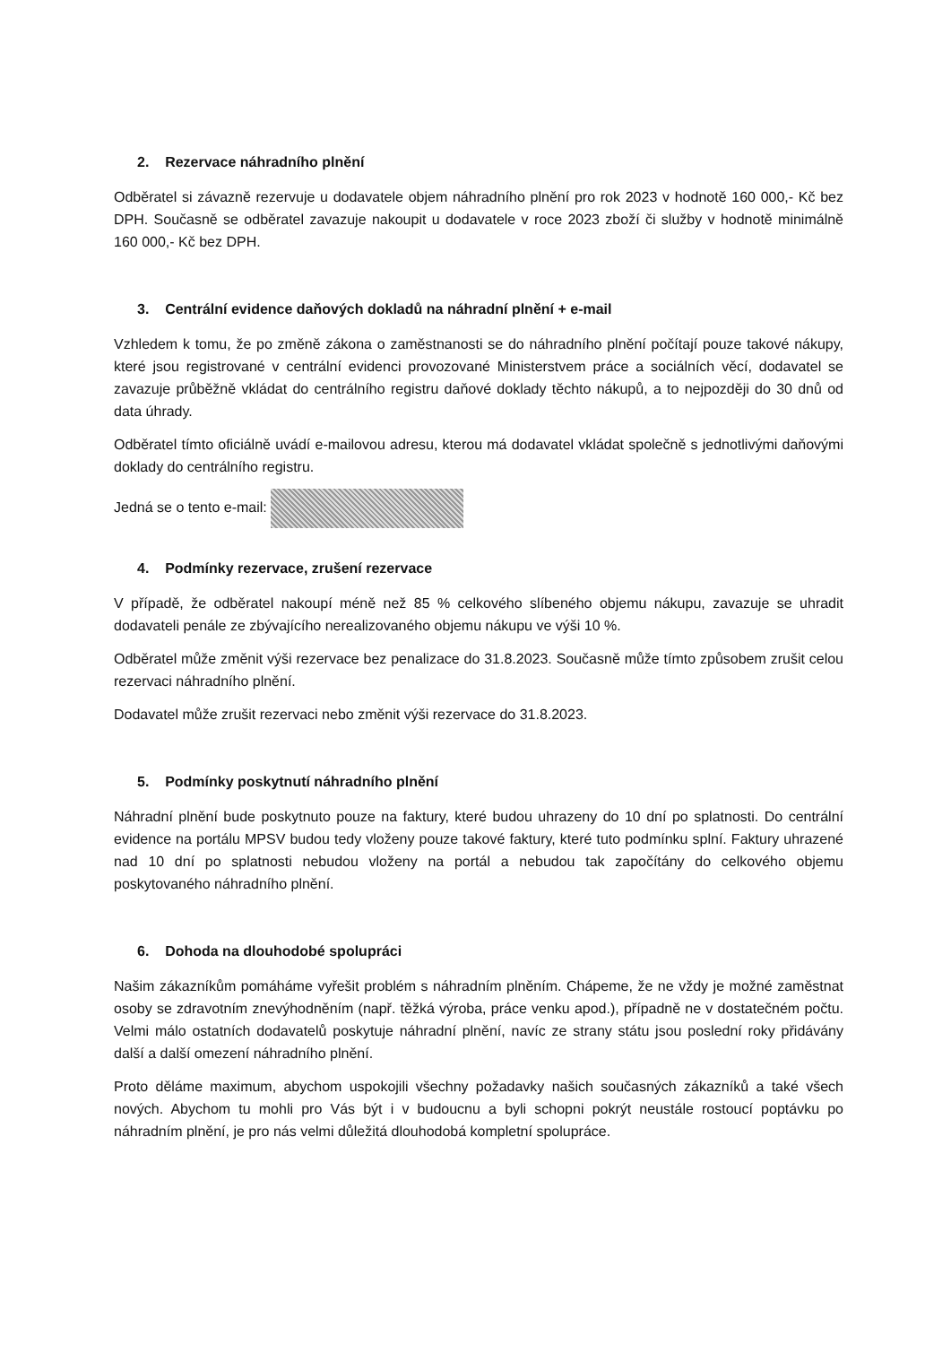2. Rezervace náhradního plnění
Odběratel si závazně rezervuje u dodavatele objem náhradního plnění pro rok 2023 v hodnotě 160 000,- Kč bez DPH. Současně se odběratel zavazuje nakoupit u dodavatele v roce 2023 zboží či služby v hodnotě minimálně 160 000,- Kč bez DPH.
3. Centrální evidence daňových dokladů na náhradní plnění + e-mail
Vzhledem k tomu, že po změně zákona o zaměstnanosti se do náhradního plnění počítají pouze takové nákupy, které jsou registrované v centrální evidenci provozované Ministerstvem práce a sociálních věcí, dodavatel se zavazuje průběžně vkládat do centrálního registru daňové doklady těchto nákupů, a to nejpozději do 30 dnů od data úhrady.
Odběratel tímto oficiálně uvádí e-mailovou adresu, kterou má dodavatel vkládat společně s jednotlivými daňovými doklady do centrálního registru.
Jedná se o tento e-mail:
4. Podmínky rezervace, zrušení rezervace
V případě, že odběratel nakoupí méně než 85 % celkového slíbeného objemu nákupu, zavazuje se uhradit dodavateli penále ze zbývajícího nerealizovaného objemu nákupu ve výši 10 %.
Odběratel může změnit výši rezervace bez penalizace do 31.8.2023. Současně může tímto způsobem zrušit celou rezervaci náhradního plnění.
Dodavatel může zrušit rezervaci nebo změnit výši rezervace do 31.8.2023.
5. Podmínky poskytnutí náhradního plnění
Náhradní plnění bude poskytnuto pouze na faktury, které budou uhrazeny do 10 dní po splatnosti. Do centrální evidence na portálu MPSV budou tedy vloženy pouze takové faktury, které tuto podmínku splní. Faktury uhrazené nad 10 dní po splatnosti nebudou vloženy na portál a nebudou tak započítány do celkového objemu poskytovaného náhradního plnění.
6. Dohoda na dlouhodobé spolupráci
Našim zákazníkům pomáháme vyřešit problém s náhradním plněním. Chápeme, že ne vždy je možné zaměstnat osoby se zdravotním znevýhodněním (např. těžká výroba, práce venku apod.), případně ne v dostatečném počtu. Velmi málo ostatních dodavatelů poskytuje náhradní plnění, navíc ze strany státu jsou poslední roky přidávány další a další omezení náhradního plnění.
Proto děláme maximum, abychom uspokojili všechny požadavky našich současných zákazníků a také všech nových. Abychom tu mohli pro Vás být i v budoucnu a byli schopni pokrýt neustále rostoucí poptávku po náhradním plnění, je pro nás velmi důležitá dlouhodobá kompletní spolupráce.